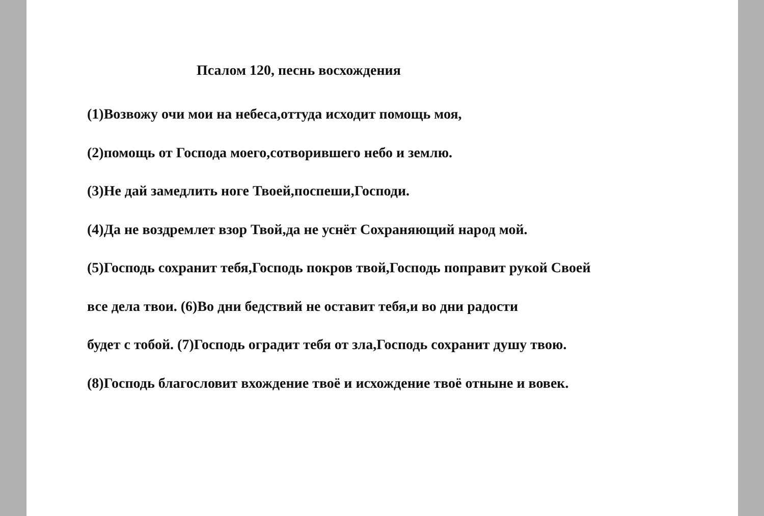Псалом 120, песнь восхождения
(1)Возвожу очи мои на небеса,оттуда исходит помощь моя,
(2)помощь от Господа моего,сотворившего небо и землю.
(3)Не дай замедлить ноге Твоей,поспеши,Господи.
(4)Да не воздремлет взор Твой,да не уснёт Сохраняющий народ мой.
(5)Господь сохранит тебя,Господь покров твой,Господь поправит рукой Своей
все дела твои. (6)Во дни бедствий не оставит тебя,и во дни радости
будет с тобой. (7)Господь оградит тебя от зла,Господь сохранит душу твою.
(8)Господь благословит вхождение твоё и исхождение твоё отныне и вовек.